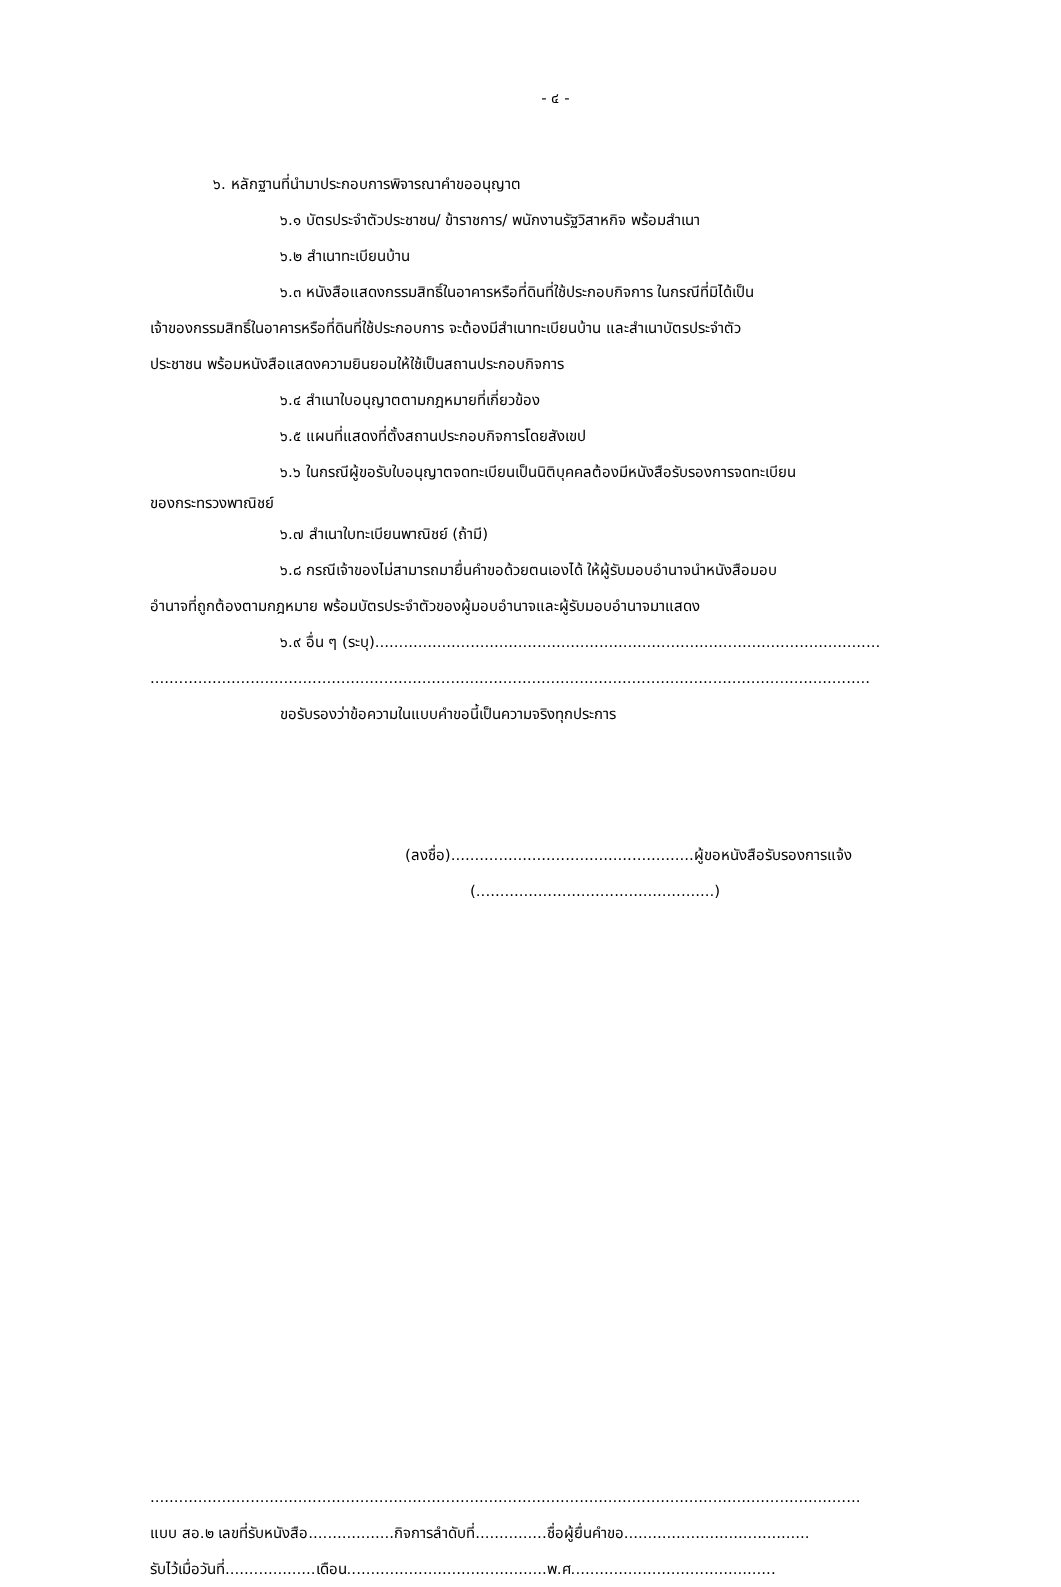- ๔ -
๖. หลักฐานที่นำมาประกอบการพิจารณาคำขออนุญาต
๖.๑ บัตรประจำตัวประชาชน/ ข้าราชการ/ พนักงานรัฐวิสาหกิจ พร้อมสำเนา
๖.๒ สำเนาทะเบียนบ้าน
๖.๓ หนังสือแสดงกรรมสิทธิ์ในอาคารหรือที่ดินที่ใช้ประกอบกิจการ ในกรณีที่มิได้เป็น
เจ้าของกรรมสิทธิ์ในอาคารหรือที่ดินที่ใช้ประกอบการ จะต้องมีสำเนาทะเบียนบ้าน และสำเนาบัตรประจำตัว
ประชาชน พร้อมหนังสือแสดงความยินยอมให้ใช้เป็นสถานประกอบกิจการ
๖.๔ สำเนาใบอนุญาตตามกฎหมายที่เกี่ยวข้อง
๖.๕ แผนที่แสดงที่ตั้งสถานประกอบกิจการโดยสังเขป
๖.๖ ในกรณีผู้ขอรับใบอนุญาตจดทะเบียนเป็นนิติบุคคลต้องมีหนังสือรับรองการจดทะเบียน
ของกระทรวงพาณิชย์
๖.๗ สำเนาใบทะเบียนพาณิชย์ (ถ้ามี)
๖.๘ กรณีเจ้าของไม่สามารถมายื่นคำขอด้วยตนเองได้ ให้ผู้รับมอบอำนาจนำหนังสือมอบ
อำนาจที่ถูกต้องตามกฎหมาย พร้อมบัตรประจำตัวของผู้มอบอำนาจและผู้รับมอบอำนาจมาแสดง
๖.๙ อื่น ๆ (ระบุ)..........................................................................................................
.......................................................................................................................................................
ขอรับรองว่าข้อความในแบบคำขอนี้เป็นความจริงทุกประการ
(ลงชื่อ)...................................................ผู้ขอหนังสือรับรองการแจ้ง
(..................................................)
.....................................................................................................................................................
แบบ สอ.๒ เลขที่รับหนังสือ..................กิจการลำดับที่...............ชื่อผู้ยื่นคำขอ.......................................
รับไว้เมื่อวันที่...................เดือน..........................................พ.ศ...........................................